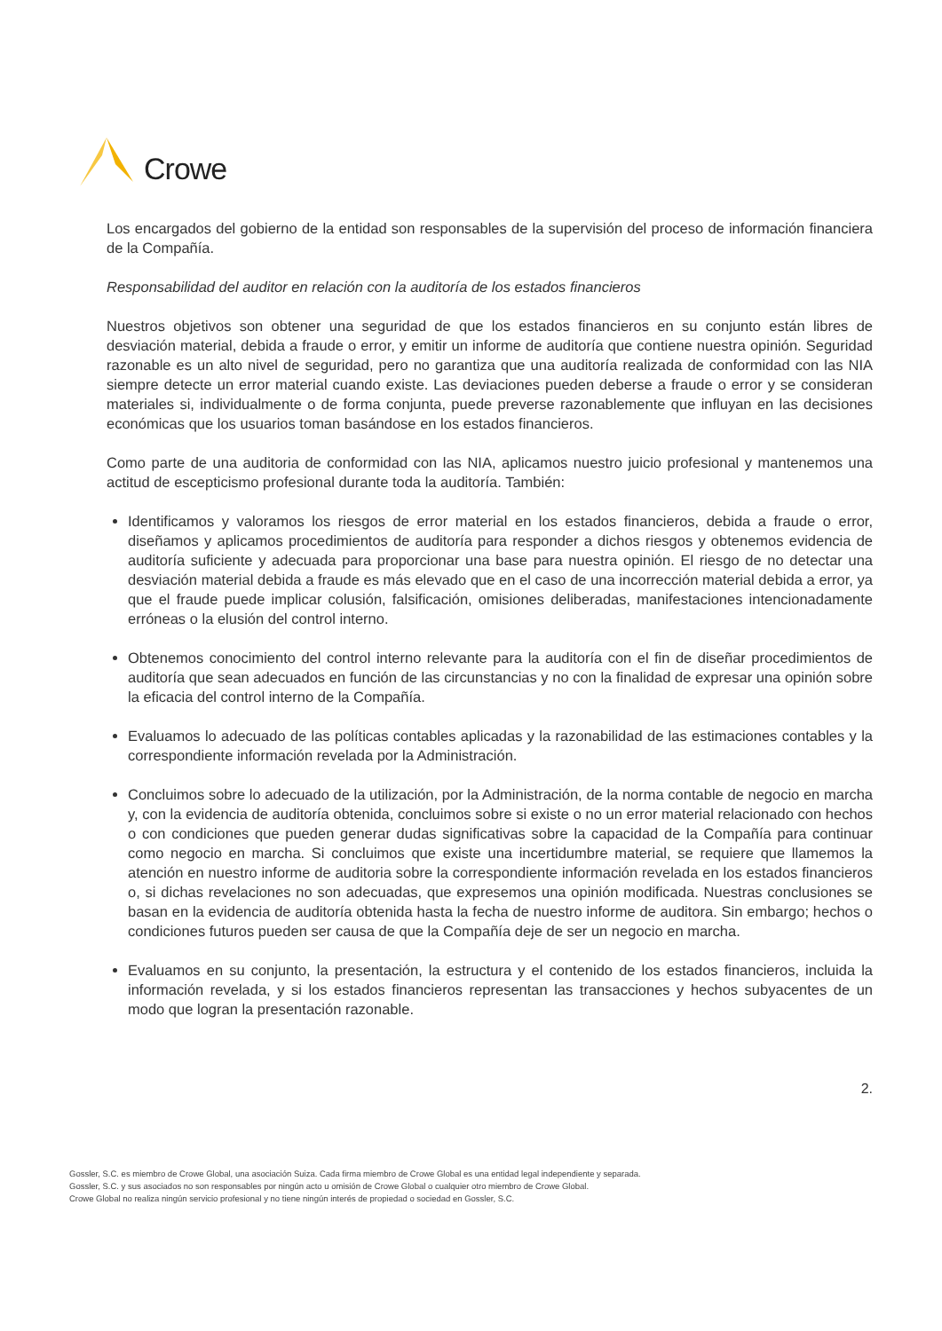Crowe
Los encargados del gobierno de la entidad son responsables de la supervisión del proceso de información financiera de la Compañía.
Responsabilidad del auditor en relación con la auditoría de los estados financieros
Nuestros objetivos son obtener una seguridad de que los estados financieros en su conjunto están libres de desviación material, debida a fraude o error, y emitir un informe de auditoría que contiene nuestra opinión. Seguridad razonable es un alto nivel de seguridad, pero no garantiza que una auditoría realizada de conformidad con las NIA siempre detecte un error material cuando existe. Las deviaciones pueden deberse a fraude o error y se consideran materiales si, individualmente o de forma conjunta, puede preverse razonablemente que influyan en las decisiones económicas que los usuarios toman basándose en los estados financieros.
Como parte de una auditoria de conformidad con las NIA, aplicamos nuestro juicio profesional y mantenemos una actitud de escepticismo profesional durante toda la auditoría. También:
Identificamos y valoramos los riesgos de error material en los estados financieros, debida a fraude o error, diseñamos y aplicamos procedimientos de auditoría para responder a dichos riesgos y obtenemos evidencia de auditoría suficiente y adecuada para proporcionar una base para nuestra opinión. El riesgo de no detectar una desviación material debida a fraude es más elevado que en el caso de una incorrección material debida a error, ya que el fraude puede implicar colusión, falsificación, omisiones deliberadas, manifestaciones intencionadamente erróneas o la elusión del control interno.
Obtenemos conocimiento del control interno relevante para la auditoría con el fin de diseñar procedimientos de auditoría que sean adecuados en función de las circunstancias y no con la finalidad de expresar una opinión sobre la eficacia del control interno de la Compañía.
Evaluamos lo adecuado de las políticas contables aplicadas y la razonabilidad de las estimaciones contables y la correspondiente información revelada por la Administración.
Concluimos sobre lo adecuado de la utilización, por la Administración, de la norma contable de negocio en marcha y, con la evidencia de auditoría obtenida, concluimos sobre si existe o no un error material relacionado con hechos o con condiciones que pueden generar dudas significativas sobre la capacidad de la Compañía para continuar como negocio en marcha. Si concluimos que existe una incertidumbre material, se requiere que llamemos la atención en nuestro informe de auditoria sobre la correspondiente información revelada en los estados financieros o, si dichas revelaciones no son adecuadas, que expresemos una opinión modificada. Nuestras conclusiones se basan en la evidencia de auditoría obtenida hasta la fecha de nuestro informe de auditora. Sin embargo; hechos o condiciones futuros pueden ser causa de que la Compañía deje de ser un negocio en marcha.
Evaluamos en su conjunto, la presentación, la estructura y el contenido de los estados financieros, incluida la información revelada, y si los estados financieros representan las transacciones y hechos subyacentes de un modo que logran la presentación razonable.
2.
Gossler, S.C. es miembro de Crowe Global, una asociación Suiza. Cada firma miembro de Crowe Global es una entidad legal independiente y separada.
Gossler, S.C. y sus asociados no son responsables por ningún acto u omisión de Crowe Global o cualquier otro miembro de Crowe Global.
Crowe Global no realiza ningún servicio profesional y no tiene ningún interés de propiedad o sociedad en Gossler, S.C.